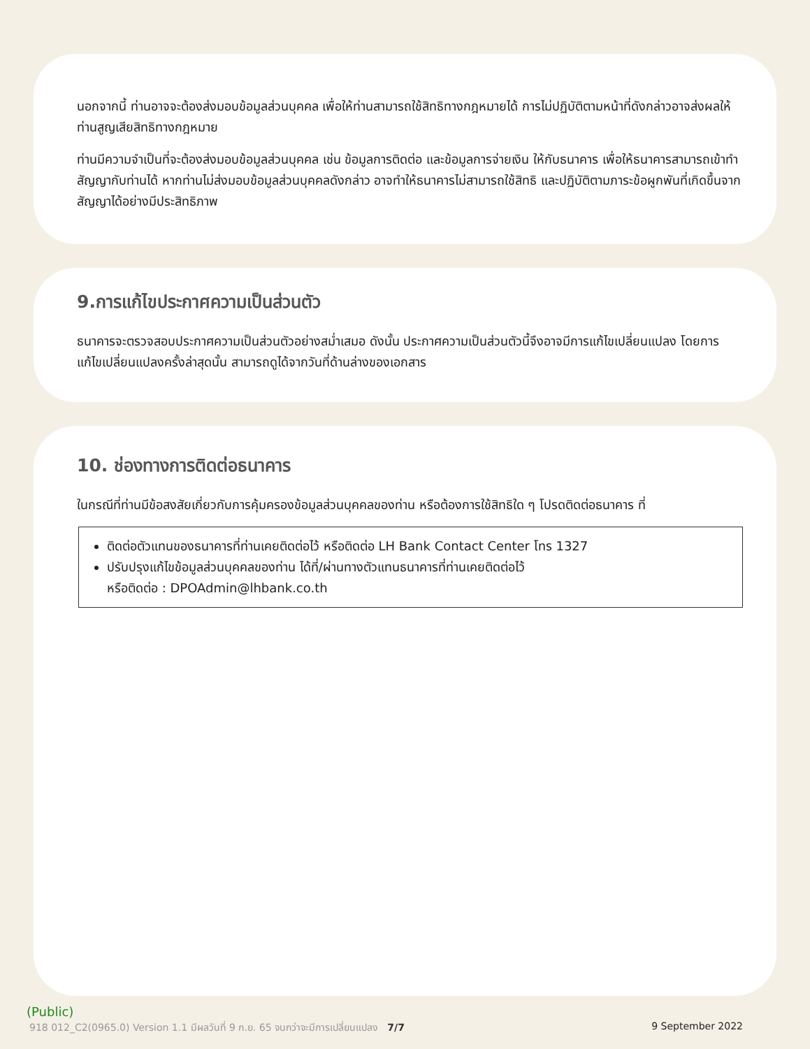นอกจากนี้ ท่านอาจจะต้องส่งมอบข้อมูลส่วนบุคคล เพื่อให้ท่านสามารถใช้สิทธิทางกฎหมายได้ การไม่ปฏิบัติตามหน้าที่ดังกล่าวอาจส่งผลให้ท่านสูญเสียสิทธิทางกฎหมาย
ท่านมีความจำเป็นที่จะต้องส่งมอบข้อมูลส่วนบุคคล เช่น ข้อมูลการติดต่อ และข้อมูลการจ่ายเงิน ให้กับธนาคาร เพื่อให้ธนาคารสามารถเข้าทำสัญญากับท่านได้ หากท่านไม่ส่งมอบข้อมูลส่วนบุคคลดังกล่าว อาจทำให้ธนาคารไม่สามารถใช้สิทธิ และปฏิบัติตามภาระข้อผูกพันที่เกิดขึ้นจากสัญญาได้อย่างมีประสิทธิภาพ
9.การแก้ไขประกาศความเป็นส่วนตัว
ธนาคารจะตรวจสอบประกาศความเป็นส่วนตัวอย่างสม่ำเสมอ ดังนั้น ประกาศความเป็นส่วนตัวนี้จึงอาจมีการแก้ไขเปลี่ยนแปลง โดยการแก้ไขเปลี่ยนแปลงครั้งล่าสุดนั้น สามารถดูได้จากวันที่ด้านล่างของเอกสาร
10. ช่องทางการติดต่อธนาคาร
ในกรณีที่ท่านมีข้อสงสัยเกี่ยวกับการคุ้มครองข้อมูลส่วนบุคคลของท่าน หรือต้องการใช้สิทธิใด ๆ โปรดติดต่อธนาคาร ที่
ติดต่อตัวแทนของธนาคารที่ท่านเคยติดต่อไว้ หรือติดต่อ LH Bank Contact Center โทร 1327
ปรับปรุงแก้ไขข้อมูลส่วนบุคคลของท่าน ได้ที่/ผ่านทางตัวแทนธนาคารที่ท่านเคยติดต่อไว้
หรือติดต่อ : DPOAdmin@lhbank.co.th
(Public)
918 012_C2(0965.0) Version 1.1 มีผลวันที่ 9 ก.ย. 65 จนกว่าจะมีการเปลี่ยนแปลง 7/7 9 September 2022